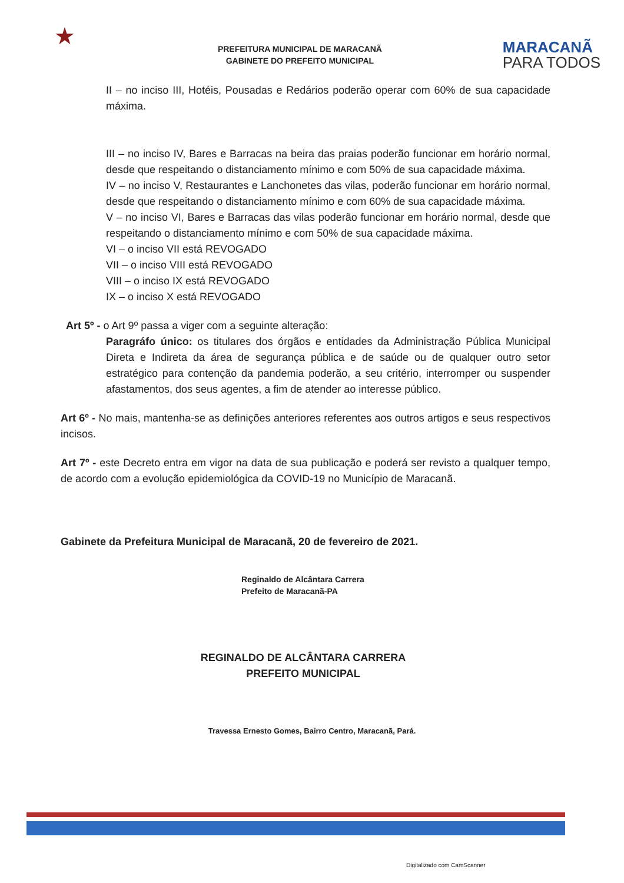★
PREFEITURA MUNICIPAL DE MARACANÃ
GABINETE DO PREFEITO MUNICIPAL
MARACANÃ
PARA TODOS
II – no inciso III, Hotéis, Pousadas e Redários poderão operar com 60% de sua capacidade máxima.
III – no inciso IV, Bares e Barracas na beira das praias poderão funcionar em horário normal, desde que respeitando o distanciamento mínimo e com 50% de sua capacidade máxima.
IV – no inciso V, Restaurantes e Lanchonetes das vilas, poderão funcionar em horário normal, desde que respeitando o distanciamento mínimo e com 60% de sua capacidade máxima.
V – no inciso VI, Bares e Barracas das vilas poderão funcionar em horário normal, desde que respeitando o distanciamento mínimo e com 50% de sua capacidade máxima.
VI – o inciso VII está REVOGADO
VII – o inciso VIII está REVOGADO
VIII – o inciso IX está REVOGADO
IX – o inciso X está REVOGADO
Art 5º - o Art 9º passa a viger com a seguinte alteração:
Paragráfo único: os titulares dos órgãos e entidades da Administração Pública Municipal Direta e Indireta da área de segurança pública e de saúde ou de qualquer outro setor estratégico para contenção da pandemia poderão, a seu critério, interromper ou suspender afastamentos, dos seus agentes, a fim de atender ao interesse público.
Art 6º - No mais, mantenha-se as definições anteriores referentes aos outros artigos e seus respectivos incisos.
Art 7º - este Decreto entra em vigor na data de sua publicação e poderá ser revisto a qualquer tempo, de acordo com a evolução epidemiológica da COVID-19 no Município de Maracanã.
Gabinete da Prefeitura Municipal de Maracanã, 20 de fevereiro de 2021.
Reginaldo de Alcântara Carrera
Prefeito de Maracanã-PA
REGINALDO DE ALCÂNTARA CARRERA
PREFEITO MUNICIPAL
Travessa Ernesto Gomes, Bairro Centro, Maracanã, Pará.
Digitalizado com CamScanner